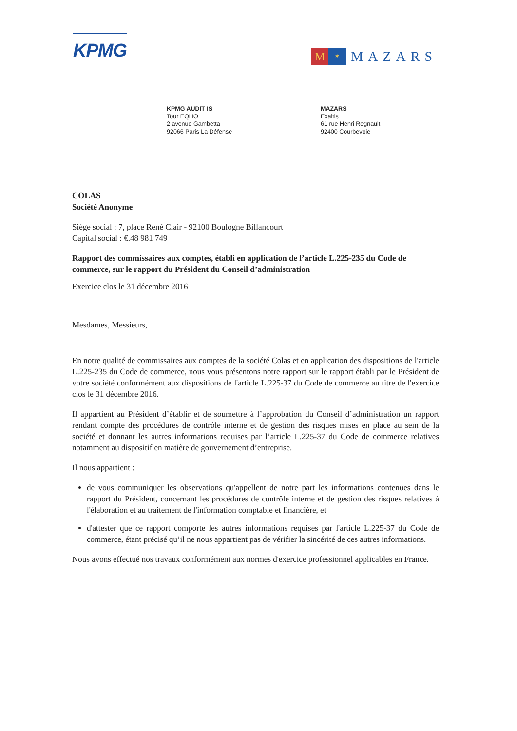KPMG
M
✶
MAZARS
KPMG AUDIT IS
Tour EQHO
2 avenue Gambetta
92066 Paris La Défense
MAZARS
Exaltis
61 rue Henri Regnault
92400 Courbevoie
COLAS
Société Anonyme
Siège social : 7, place René Clair - 92100 Boulogne Billancourt
Capital social : €.48 981 749
Rapport des commissaires aux comptes, établi en application de l’article L.225-235 du Code de commerce, sur le rapport du Président du Conseil d’administration
Exercice clos le 31 décembre 2016
Mesdames, Messieurs,
En notre qualité de commissaires aux comptes de la société Colas et en application des dispositions de l'article L.225-235 du Code de commerce, nous vous présentons notre rapport sur le rapport établi par le Président de votre société conformément aux dispositions de l'article L.225-37 du Code de commerce au titre de l'exercice clos le 31 décembre 2016.
Il appartient au Président d’établir et de soumettre à l’approbation du Conseil d’administration un rapport rendant compte des procédures de contrôle interne et de gestion des risques mises en place au sein de la société et donnant les autres informations requises par l’article L.225-37 du Code de commerce relatives notamment au dispositif en matière de gouvernement d’entreprise.
Il nous appartient :
de vous communiquer les observations qu'appellent de notre part les informations contenues dans le rapport du Président, concernant les procédures de contrôle interne et de gestion des risques relatives à l'élaboration et au traitement de l'information comptable et financière, et
d'attester que ce rapport comporte les autres informations requises par l'article L.225-37 du Code de commerce, étant précisé qu’il ne nous appartient pas de vérifier la sincérité de ces autres informations.
Nous avons effectué nos travaux conformément aux normes d'exercice professionnel applicables en France.